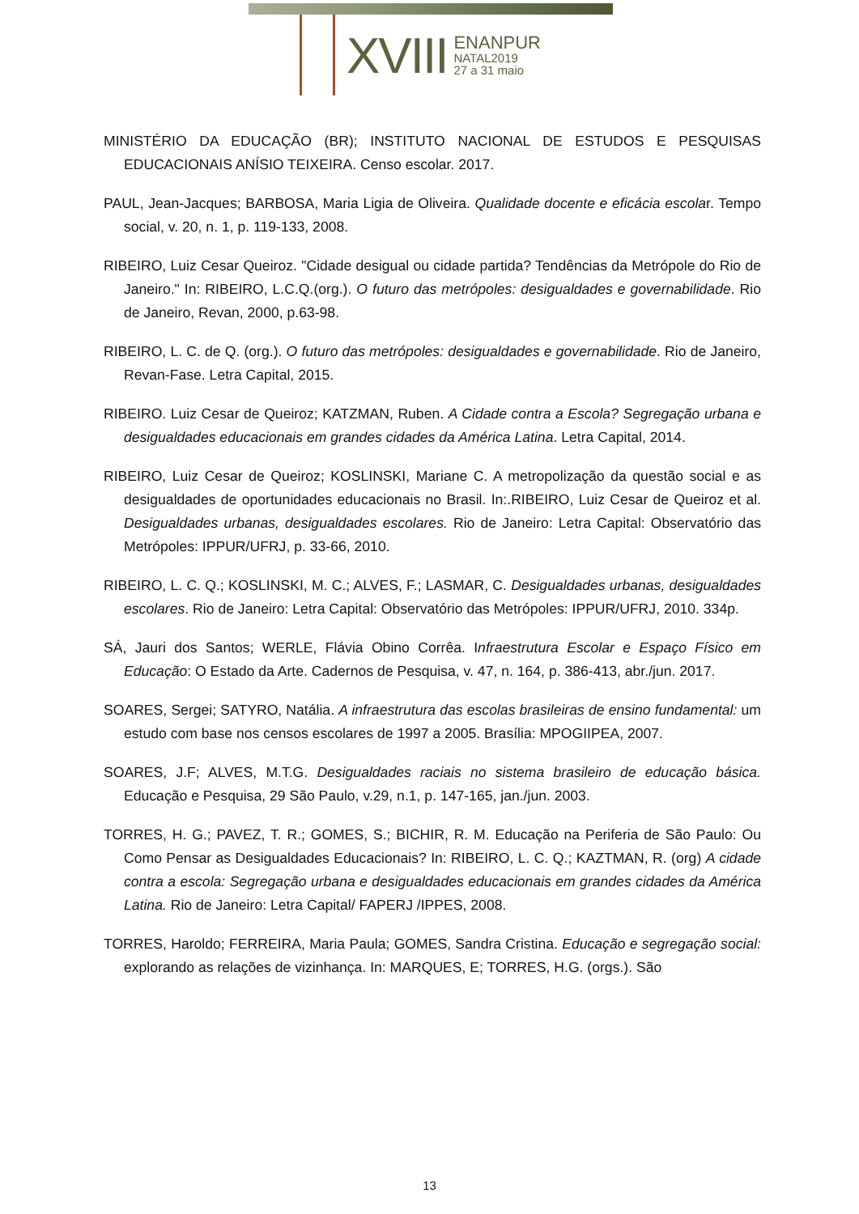XVIII
ENANPUR
NATAL2019
27 a 31 maio
MINISTÉRIO DA EDUCAÇÃO (BR); INSTITUTO NACIONAL DE ESTUDOS E PESQUISAS EDUCACIONAIS ANÍSIO TEIXEIRA. Censo escolar. 2017.
PAUL, Jean-Jacques; BARBOSA, Maria Ligia de Oliveira. Qualidade docente e eficácia escolar. Tempo social, v. 20, n. 1, p. 119-133, 2008.
RIBEIRO, Luiz Cesar Queiroz. "Cidade desigual ou cidade partida? Tendências da Metrópole do Rio de Janeiro." In: RIBEIRO, L.C.Q.(org.). O futuro das metrópoles: desigualdades e governabilidade. Rio de Janeiro, Revan, 2000, p.63-98.
RIBEIRO, L. C. de Q. (org.). O futuro das metrópoles: desigualdades e governabilidade. Rio de Janeiro, Revan-Fase. Letra Capital, 2015.
RIBEIRO. Luiz Cesar de Queiroz; KATZMAN, Ruben. A Cidade contra a Escola? Segregação urbana e desigualdades educacionais em grandes cidades da América Latina. Letra Capital, 2014.
RIBEIRO, Luiz Cesar de Queiroz; KOSLINSKI, Mariane C. A metropolização da questão social e as desigualdades de oportunidades educacionais no Brasil. In:.RIBEIRO, Luiz Cesar de Queiroz et al. Desigualdades urbanas, desigualdades escolares. Rio de Janeiro: Letra Capital: Observatório das Metrópoles: IPPUR/UFRJ, p. 33-66, 2010.
RIBEIRO, L. C. Q.; KOSLINSKI, M. C.; ALVES, F.; LASMAR, C. Desigualdades urbanas, desigualdades escolares. Rio de Janeiro: Letra Capital: Observatório das Metrópoles: IPPUR/UFRJ, 2010. 334p.
SÁ, Jauri dos Santos; WERLE, Flávia Obino Corrêa. Infraestrutura Escolar e Espaço Físico em Educação: O Estado da Arte. Cadernos de Pesquisa, v. 47, n. 164, p. 386-413, abr./jun. 2017.
SOARES, Sergei; SATYRO, Natália. A infraestrutura das escolas brasileiras de ensino fundamental: um estudo com base nos censos escolares de 1997 a 2005. Brasília: MPOGIIPEA, 2007.
SOARES, J.F; ALVES, M.T.G. Desigualdades raciais no sistema brasileiro de educação básica. Educação e Pesquisa, 29 São Paulo, v.29, n.1, p. 147-165, jan./jun. 2003.
TORRES, H. G.; PAVEZ, T. R.; GOMES, S.; BICHIR, R. M. Educação na Periferia de São Paulo: Ou Como Pensar as Desigualdades Educacionais? In: RIBEIRO, L. C. Q.; KAZTMAN, R. (org) A cidade contra a escola: Segregação urbana e desigualdades educacionais em grandes cidades da América Latina. Rio de Janeiro: Letra Capital/ FAPERJ /IPPES, 2008.
TORRES, Haroldo; FERREIRA, Maria Paula; GOMES, Sandra Cristina. Educação e segregação social: explorando as relações de vizinhança. In: MARQUES, E; TORRES, H.G. (orgs.). São
13